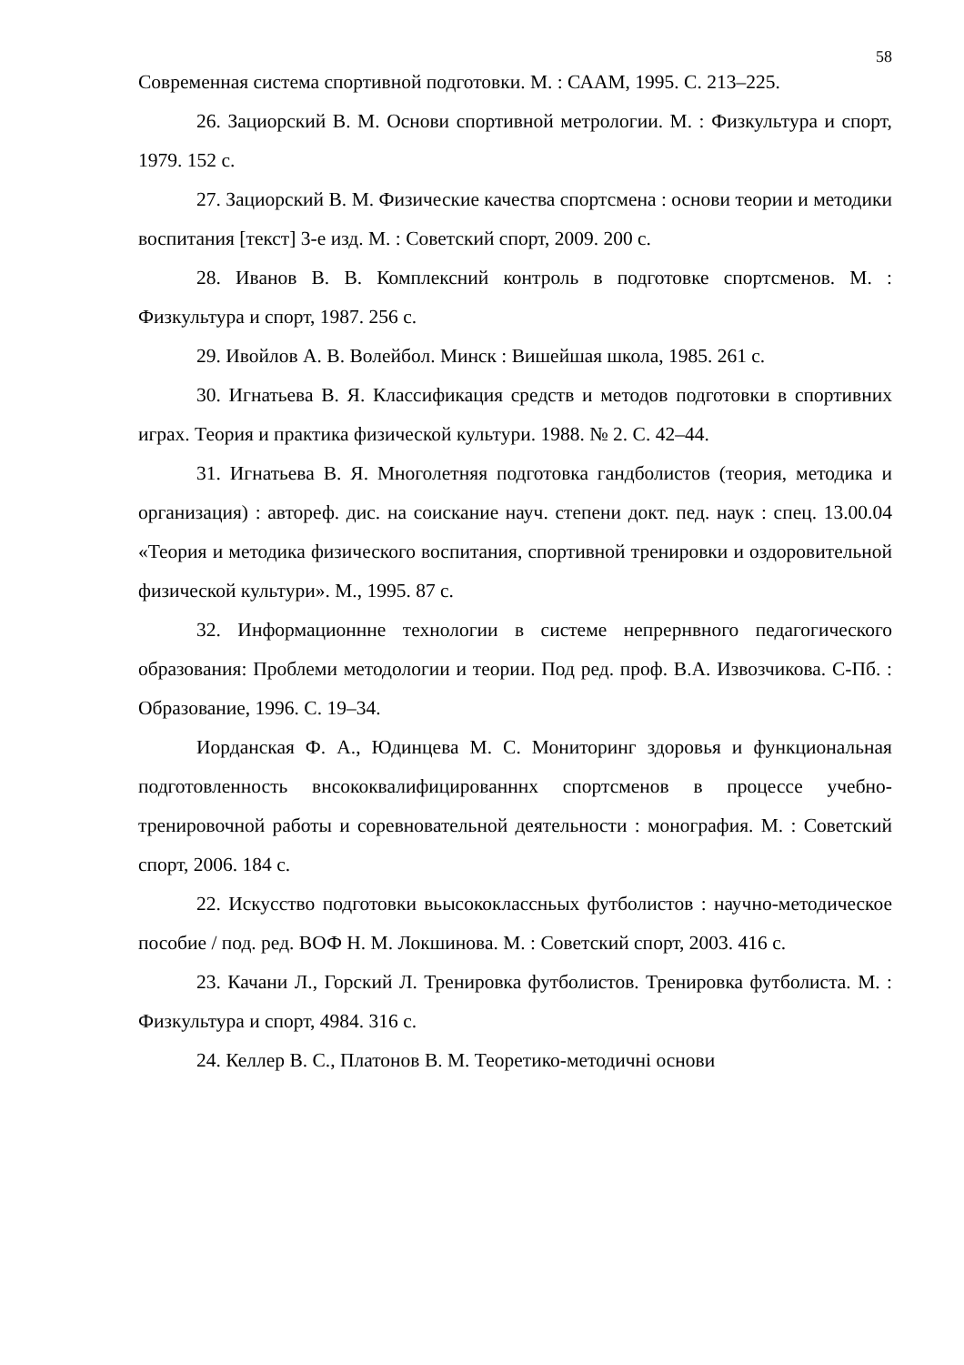58
Современная система спортивной подготовки. М. : САAM, 1995. С. 213–225.
26. Зациорский В. М. Основи спортивной метрологии. М. : Физкультура и спорт, 1979. 152 с.
27. Зациорский В. М. Физические качества спортсмена : основи теории и методики воспитания [текст] 3-е изд. М. : Советский спорт, 2009. 200 с.
28. Иванов В. В. Комплексний контроль в подготовке спортсменов. М. : Физкультура и спорт, 1987. 256 с.
29. Ивойлов А. В. Волейбол. Минск : Вишейшая школа, 1985. 261 с.
30. Игнатьева В. Я. Классификация средств и методов подготовки в спортивних играх. Теория и практика физической культури. 1988. № 2. С. 42–44.
31. Игнатьева В. Я. Многолетняя подготовка гандболистов (теория, методика и организация) : автореф. дис. на соискание науч. степени докт. пед. наук : спец. 13.00.04 «Теория и методика физического воспитания, спортивной тренировки и оздоровительной физической культури». М., 1995. 87 с.
32. Информационнне технологии в системе непрернвного педагогического образования: Проблеми методологии и теории. Под ред. проф. В.А. Извозчикова. С-Пб. : Образование, 1996. С. 19–34.
Иорданская Ф. А., Юдинцева М. С. Мониторинг здоровья и функциональная подготовленность внсококвалифицированннх спортсменов в процессе учебно-тренировочной работы и соревновательной деятельности : монография. М. : Советский спорт, 2006. 184 с.
22. Искусство подготовки вьысококлассньых футболистов : научно-методическое пособие / под. ред. ВОФ Н. М. Локшинова. М. : Советский спорт, 2003. 416 с.
23. Качани Л., Горский Л. Тренировка футболистов. Тренировка футболиста. М. : Физкультура и спорт, 4984. 316 с.
24. Келлер В. С., Платонов В. М. Теоретико-методичні основи